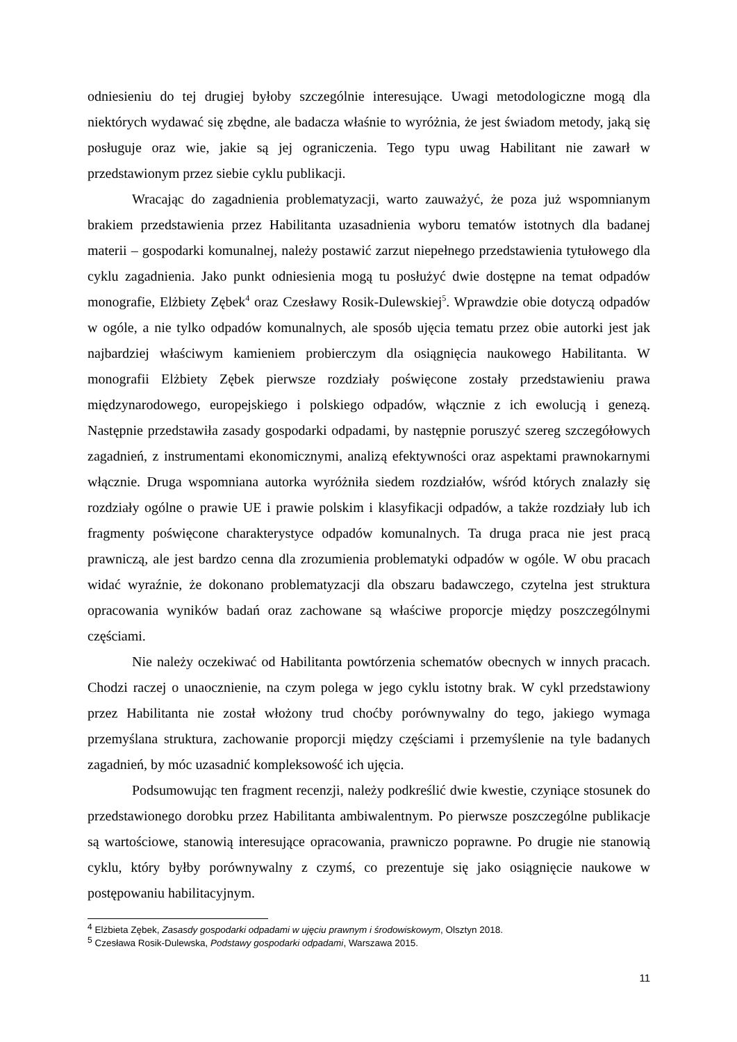odniesieniu do tej drugiej byłoby szczególnie interesujące. Uwagi metodologiczne mogą dla niektórych wydawać się zbędne, ale badacza właśnie to wyróżnia, że jest świadom metody, jaką się posługuje oraz wie, jakie są jej ograniczenia. Tego typu uwag Habilitant nie zawarł w przedstawionym przez siebie cyklu publikacji.
Wracając do zagadnienia problematyzacji, warto zauważyć, że poza już wspomnianym brakiem przedstawienia przez Habilitanta uzasadnienia wyboru tematów istotnych dla badanej materii – gospodarki komunalnej, należy postawić zarzut niepełnego przedstawienia tytułowego dla cyklu zagadnienia. Jako punkt odniesienia mogą tu posłużyć dwie dostępne na temat odpadów monografie, Elżbiety Zębek<sup>4</sup> oraz Czesławy Rosik-Dulewskiej<sup>5</sup>. Wprawdzie obie dotyczą odpadów w ogóle, a nie tylko odpadów komunalnych, ale sposób ujęcia tematu przez obie autorki jest jak najbardziej właściwym kamieniem probierczym dla osiągnięcia naukowego Habilitanta. W monografii Elżbiety Zębek pierwsze rozdziały poświęcone zostały przedstawieniu prawa międzynarodowego, europejskiego i polskiego odpadów, włącznie z ich ewolucją i genezą. Następnie przedstawiła zasady gospodarki odpadami, by następnie poruszyć szereg szczegółowych zagadnień, z instrumentami ekonomicznymi, analizą efektywności oraz aspektami prawnokarnymi włącznie. Druga wspomniana autorka wyróżniła siedem rozdziałów, wśród których znalazły się rozdziały ogólne o prawie UE i prawie polskim i klasyfikacji odpadów, a także rozdziały lub ich fragmenty poświęcone charakterystyce odpadów komunalnych. Ta druga praca nie jest pracą prawniczą, ale jest bardzo cenna dla zrozumienia problematyki odpadów w ogóle. W obu pracach widać wyraźnie, że dokonano problematyzacji dla obszaru badawczego, czytelna jest struktura opracowania wyników badań oraz zachowane są właściwe proporcje między poszczególnymi częściami.
Nie należy oczekiwać od Habilitanta powtórzenia schematów obecnych w innych pracach. Chodzi raczej o unaocznienie, na czym polega w jego cyklu istotny brak. W cykl przedstawiony przez Habilitanta nie został włożony trud choćby porównywalny do tego, jakiego wymaga przemyślana struktura, zachowanie proporcji między częściami i przemyślenie na tyle badanych zagadnień, by móc uzasadnić kompleksowość ich ujęcia.
Podsumowując ten fragment recenzji, należy podkreślić dwie kwestie, czyniące stosunek do przedstawionego dorobku przez Habilitanta ambiwalentnym. Po pierwsze poszczególne publikacje są wartościowe, stanowią interesujące opracowania, prawniczo poprawne. Po drugie nie stanowią cyklu, który byłby porównywalny z czymś, co prezentuje się jako osiągnięcie naukowe w postępowaniu habilitacyjnym.
<sup>4</sup> Elżbieta Zębek, Zasasdy gospodarki odpadami w ujęciu prawnym i środowiskowym, Olsztyn 2018.
<sup>5</sup> Czesława Rosik-Dulewska, Podstawy gospodarki odpadami, Warszawa 2015.
11